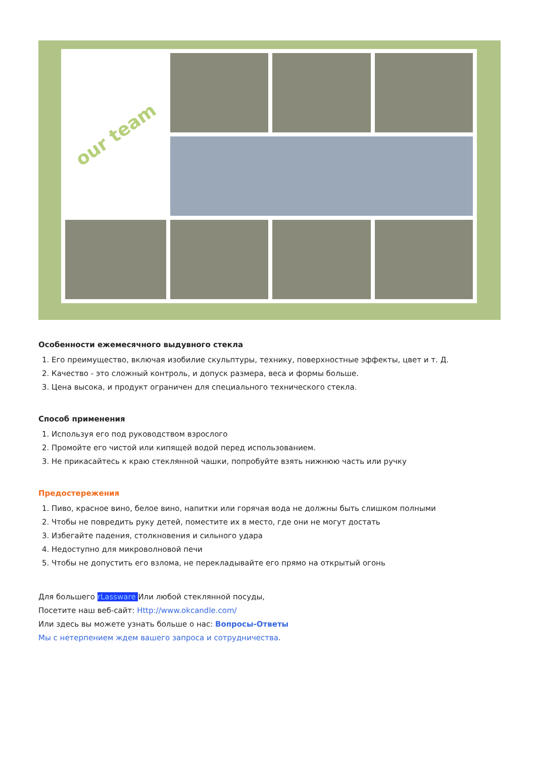our team
Особенности ежемесячного выдувного стекла
1. Его преимущество, включая изобилие скульптуры, технику, поверхностные эффекты, цвет и т. Д.
2. Качество - это сложный контроль, и допуск размера, веса и формы больше.
3. Цена высока, и продукт ограничен для специального технического стекла.
Способ применения
1. Используя его под руководством взрослого
2. Промойте его чистой или кипящей водой перед использованием.
3. Не прикасайтесь к краю стеклянной чашки, попробуйте взять нижнюю часть или ручку
Предостережения
1. Пиво, красное вино, белое вино, напитки или горячая вода не должны быть слишком полными
2. Чтобы не повредить руку детей, поместите их в место, где они не могут достать
3. Избегайте падения, столкновения и сильного удара
4. Недоступно для микроволновой печи
5. Чтобы не допустить его взлома, не перекладывайте его прямо на открытый огонь
Для большего rLassware Или любой стеклянной посуды,
Посетите наш веб-сайт: Http://www.okcandle.com/
Или здесь вы можете узнать больше о нас: Вопросы-Ответы
Мы с нетерпением ждем вашего запроса и сотрудничества.